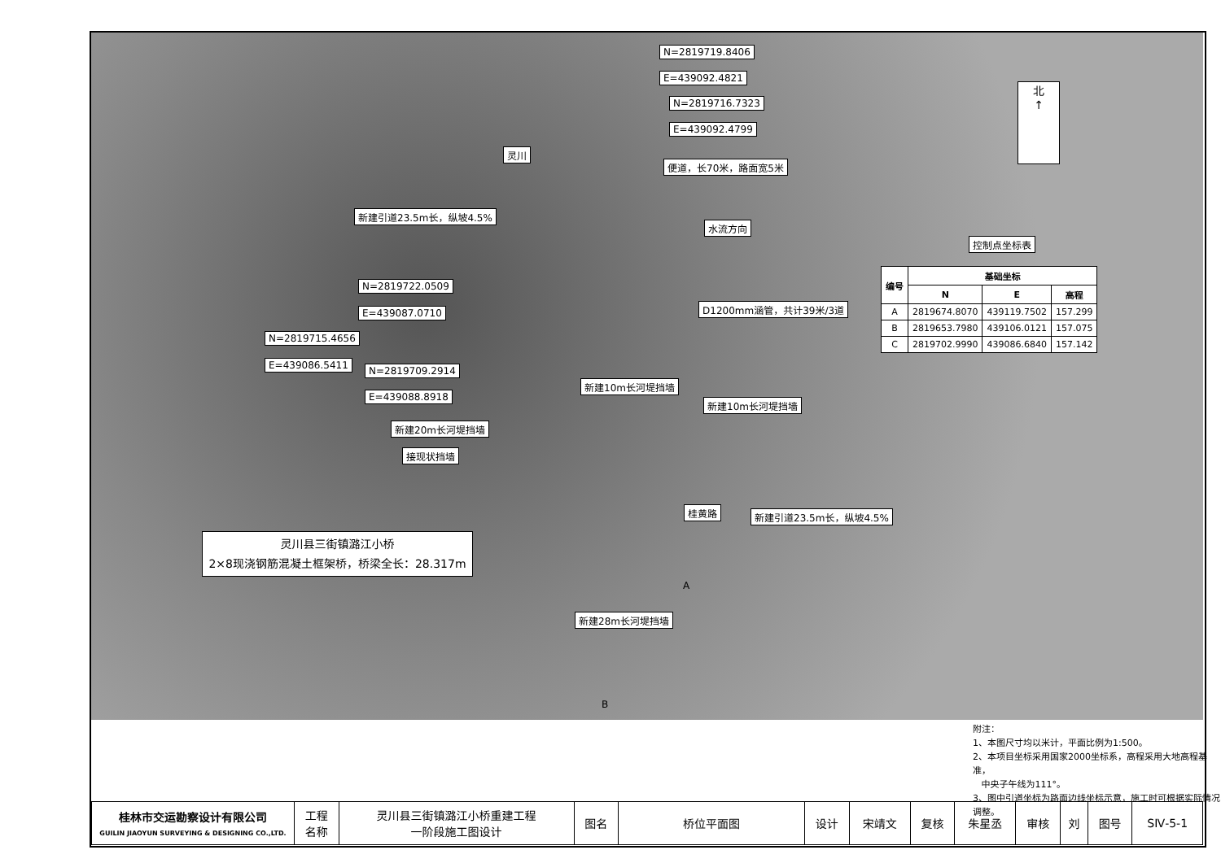N=2819719.8406
E=439092.4821
N=2819716.7323
E=439092.4799
便道，长70米，路面宽5米
灵川
新建引道23.5m长，纵坡4.5%
水流方向
控制点坐标表
N=2819722.0509
E=439087.0710 D1200mm涵管，共计39米/3道
N=2819715.4656
E=439086.5411 N=2819709.2914
E=439088.8918
新建10m长河堤挡墙
新建10m长河堤挡墙
新建20m长河堤挡墙
接现状挡墙
桂黄路 新建引道23.5m长，纵坡4.5%
灵川县三街镇潞江小桥
2×8现浇钢筋混凝土框架桥，桥梁全长：28.317m
新建28m长河堤挡墙
A
B
北
↑
| 编号 | 基础坐标 | | |
| --- | --- | --- | --- |
| | N | E | 高程 |
| A | 2819674.8070 | 439119.7502 | 157.299 |
| B | 2819653.7980 | 439106.0121 | 157.075 |
| C | 2819702.9990 | 439086.6840 | 157.142 |
附注：
1、本图尺寸均以米计，平面比例为1:500。
2、本项目坐标采用国家2000坐标系，高程采用大地高程基准，
中央子午线为111°。
3、图中引道坐标为路面边线坐标示意，施工时可根据实际情况调整。
| 桂林市交运勘察设计有限公司 GUILIN JIAOYUN SURVEYING & DESIGNING CO.,LTD. | 工程 名称 | 灵川县三街镇潞江小桥重建工程 一阶段施工图设计 | 图名 | 桥位平面图 | 设计 | 宋靖文 | 复核 | 朱星丞 | 审核 | 刘 | 图号 | SⅣ-5-1 |